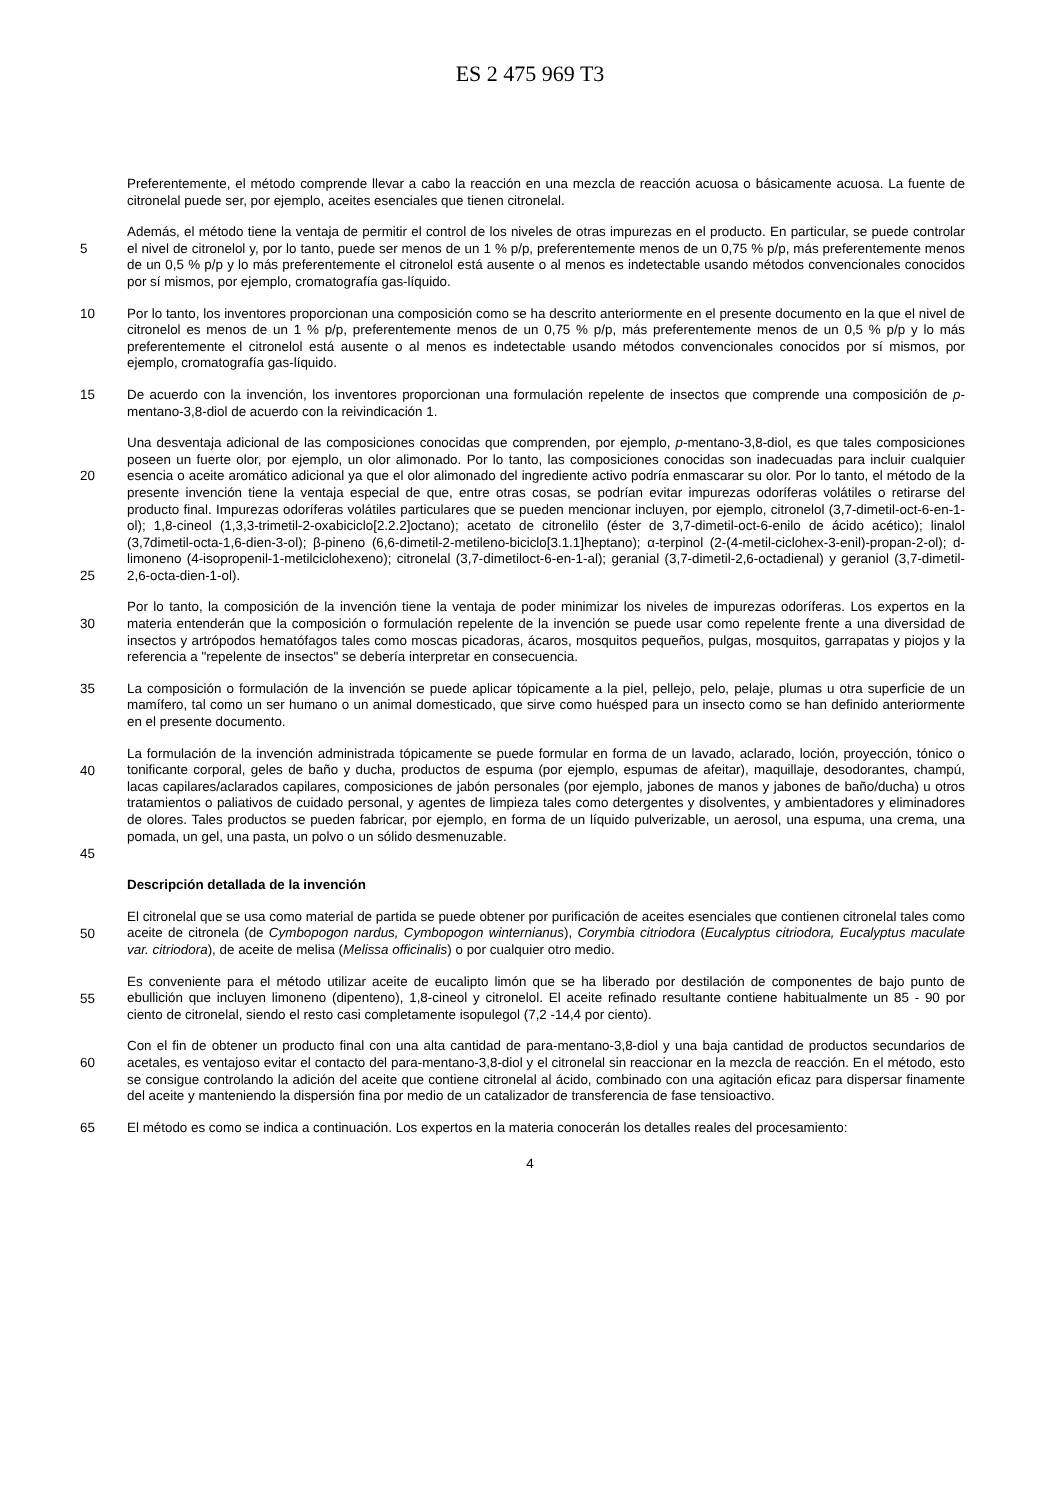ES 2 475 969 T3
Preferentemente, el método comprende llevar a cabo la reacción en una mezcla de reacción acuosa o básicamente acuosa. La fuente de citronelal puede ser, por ejemplo, aceites esenciales que tienen citronelal.
5
Además, el método tiene la ventaja de permitir el control de los niveles de otras impurezas en el producto. En particular, se puede controlar el nivel de citronelol y, por lo tanto, puede ser menos de un 1 % p/p, preferentemente menos de un 0,75 % p/p, más preferentemente menos de un 0,5 % p/p y lo más preferentemente el citronelol está ausente o al menos es indetectable usando métodos convencionales conocidos por sí mismos, por ejemplo, cromatografía gas-líquido.
10 Por lo tanto, los inventores proporcionan una composición como se ha descrito anteriormente en el presente documento en la que el nivel de citronelol es menos de un 1 % p/p, preferentemente menos de un 0,75 % p/p, más preferentemente menos de un 0,5 % p/p y lo más preferentemente el citronelol está ausente o al menos es indetectable usando métodos convencionales conocidos por sí mismos, por ejemplo, cromatografía gas-líquido.
15 De acuerdo con la invención, los inventores proporcionan una formulación repelente de insectos que comprende una composición de p-mentano-3,8-diol de acuerdo con la reivindicación 1.
20
25
Una desventaja adicional de las composiciones conocidas que comprenden, por ejemplo, p-mentano-3,8-diol, es que tales composiciones poseen un fuerte olor, por ejemplo, un olor alimonado. Por lo tanto, las composiciones conocidas son inadecuadas para incluir cualquier esencia o aceite aromático adicional ya que el olor alimonado del ingrediente activo podría enmascarar su olor. Por lo tanto, el método de la presente invención tiene la ventaja especial de que, entre otras cosas, se podrían evitar impurezas odoríferas volátiles o retirarse del producto final. Impurezas odoríferas volátiles particulares que se pueden mencionar incluyen, por ejemplo, citronelol (3,7-dimetil-oct-6-en-1-ol); 1,8-cineol (1,3,3-trimetil-2-oxabiciclo[2.2.2]octano); acetato de citronelilo (éster de 3,7-dimetil-oct-6-enilo de ácido acético); linalol (3,7dimetil-octa-1,6-dien-3-ol); β-pineno (6,6-dimetil-2-metileno-biciclo[3.1.1]heptano); α-terpinol (2-(4-metil-ciclohex-3-enil)-propan-2-ol); d-limoneno (4-isopropenil-1-metilciclohexeno); citronelal (3,7-dimetiloct-6-en-1-al); geranial (3,7-dimetil-2,6-octadienal) y geraniol (3,7-dimetil-2,6-octa-dien-1-ol).
30
Por lo tanto, la composición de la invención tiene la ventaja de poder minimizar los niveles de impurezas odoríferas. Los expertos en la materia entenderán que la composición o formulación repelente de la invención se puede usar como repelente frente a una diversidad de insectos y artrópodos hematófagos tales como moscas picadoras, ácaros, mosquitos pequeños, pulgas, mosquitos, garrapatas y piojos y la referencia a "repelente de insectos" se debería interpretar en consecuencia.
35 La composición o formulación de la invención se puede aplicar tópicamente a la piel, pellejo, pelo, pelaje, plumas u otra superficie de un mamífero, tal como un ser humano o un animal domesticado, que sirve como huésped para un insecto como se han definido anteriormente en el presente documento.
40
45
La formulación de la invención administrada tópicamente se puede formular en forma de un lavado, aclarado, loción, proyección, tónico o tonificante corporal, geles de baño y ducha, productos de espuma (por ejemplo, espumas de afeitar), maquillaje, desodorantes, champú, lacas capilares/aclarados capilares, composiciones de jabón personales (por ejemplo, jabones de manos y jabones de baño/ducha) u otros tratamientos o paliativos de cuidado personal, y agentes de limpieza tales como detergentes y disolventes, y ambientadores y eliminadores de olores. Tales productos se pueden fabricar, por ejemplo, en forma de un líquido pulverizable, un aerosol, una espuma, una crema, una pomada, un gel, una pasta, un polvo o un sólido desmenuzable.
Descripción detallada de la invención
50
El citronelal que se usa como material de partida se puede obtener por purificación de aceites esenciales que contienen citronelal tales como aceite de citronela (de Cymbopogon nardus, Cymbopogon winternianus), Corymbia citriodora (Eucalyptus citriodora, Eucalyptus maculate var. citriodora), de aceite de melisa (Melissa officinalis) o por cualquier otro medio.
55
Es conveniente para el método utilizar aceite de eucalipto limón que se ha liberado por destilación de componentes de bajo punto de ebullición que incluyen limoneno (dipenteno), 1,8-cineol y citronelol. El aceite refinado resultante contiene habitualmente un 85 - 90 por ciento de citronelal, siendo el resto casi completamente isopulegol (7,2 -14,4 por ciento).
60
Con el fin de obtener un producto final con una alta cantidad de para-mentano-3,8-diol y una baja cantidad de productos secundarios de acetales, es ventajoso evitar el contacto del para-mentano-3,8-diol y el citronelal sin reaccionar en la mezcla de reacción. En el método, esto se consigue controlando la adición del aceite que contiene citronelal al ácido, combinado con una agitación eficaz para dispersar finamente del aceite y manteniendo la dispersión fina por medio de un catalizador de transferencia de fase tensioactivo.
65 El método es como se indica a continuación. Los expertos en la materia conocerán los detalles reales del procesamiento:
4